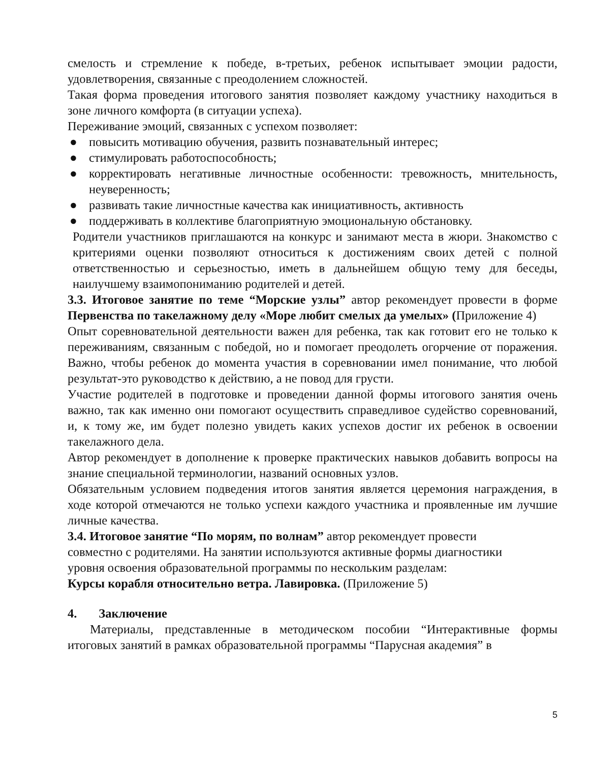смелость и стремление к победе, в-третьих, ребенок испытывает эмоции радости, удовлетворения, связанные с преодолением сложностей.
Такая форма проведения итогового занятия позволяет каждому участнику находиться в зоне личного комфорта (в ситуации успеха).
Переживание эмоций, связанных с успехом позволяет:
● повысить мотивацию обучения, развить познавательный интерес;
● стимулировать работоспособность;
● корректировать негативные личностные особенности: тревожность, мнительность, неуверенность;
● развивать такие личностные качества как инициативность, активность
● поддерживать в коллективе благоприятную эмоциональную обстановку.
Родители участников приглашаются на конкурс и занимают места в жюри. Знакомство с критериями оценки позволяют относиться к достижениям своих детей с полной ответственностью и серьезностью, иметь в дальнейшем общую тему для беседы, наилучшему взаимопониманию родителей и детей.
3.3. Итоговое занятие по теме “Морские узлы” автор рекомендует провести в форме Первенства по такелажному делу «Море любит смелых да умелых» (Приложение 4)
Опыт соревновательной деятельности важен для ребенка, так как готовит его не только к переживаниям, связанным с победой, но и помогает преодолеть огорчение от поражения. Важно, чтобы ребенок до момента участия в соревновании имел понимание, что любой результат-это руководство к действию, а не повод для грусти.
Участие родителей в подготовке и проведении данной формы итогового занятия очень важно, так как именно они помогают осуществить справедливое судейство соревнований, и, к тому же, им будет полезно увидеть каких успехов достиг их ребенок в освоении такелажного дела.
Автор рекомендует в дополнение к проверке практических навыков добавить вопросы на знание специальной терминологии, названий основных узлов.
Обязательным условием подведения итогов занятия является церемония награждения, в ходе которой отмечаются не только успехи каждого участника и проявленные им лучшие личные качества.
3.4. Итоговое занятие “По морям, по волнам” автор рекомендует провести
совместно с родителями. На занятии используются активные формы диагностики
уровня освоения образовательной программы по нескольким разделам:
Курсы корабля относительно ветра. Лавировка. (Приложение 5)
4. Заключение
Материалы, представленные в методическом пособии “Интерактивные формы итоговых занятий в рамках образовательной программы “Парусная академия” в
5